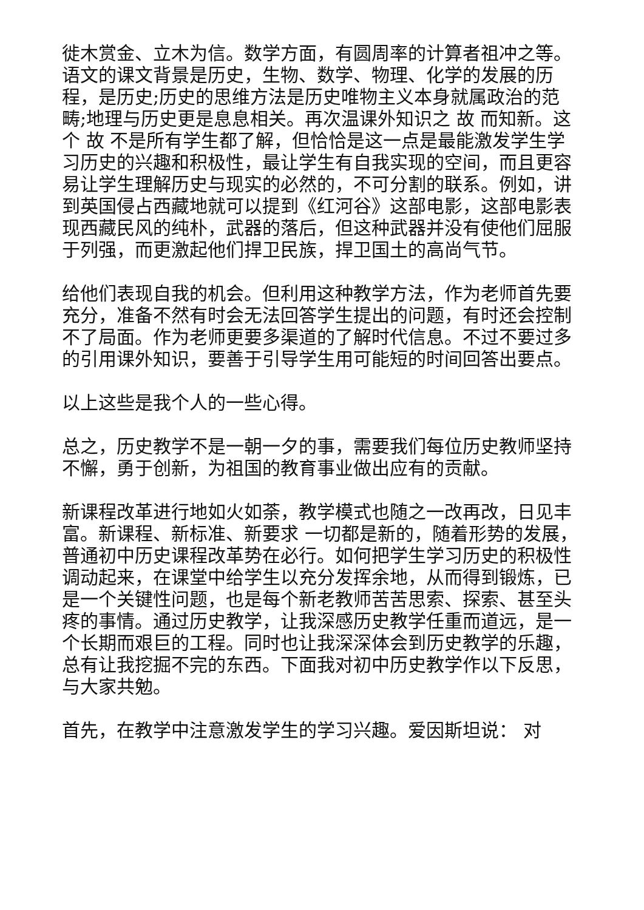徙木赏金、立木为信。数学方面，有圆周率的计算者祖冲之等。语文的课文背景是历史，生物、数学、物理、化学的发展的历程，是历史;历史的思维方法是历史唯物主义本身就属政治的范畴;地理与历史更是息息相关。再次温课外知识之 故 而知新。这个 故 不是所有学生都了解，但恰恰是这一点是最能激发学生学习历史的兴趣和积极性，最让学生有自我实现的空间，而且更容易让学生理解历史与现实的必然的，不可分割的联系。例如，讲到英国侵占西藏地就可以提到《红河谷》这部电影，这部电影表现西藏民风的纯朴，武器的落后，但这种武器并没有使他们屈服于列强，而更激起他们捍卫民族，捍卫国土的高尚气节。
给他们表现自我的机会。但利用这种教学方法，作为老师首先要充分，准备不然有时会无法回答学生提出的问题，有时还会控制不了局面。作为老师更要多渠道的了解时代信息。不过不要过多的引用课外知识，要善于引导学生用可能短的时间回答出要点。
以上这些是我个人的一些心得。
总之，历史教学不是一朝一夕的事，需要我们每位历史教师坚持不懈，勇于创新，为祖国的教育事业做出应有的贡献。
新课程改革进行地如火如荼，教学模式也随之一改再改，日见丰富。新课程、新标准、新要求 一切都是新的，随着形势的发展，普通初中历史课程改革势在必行。如何把学生学习历史的积极性调动起来，在课堂中给学生以充分发挥余地，从而得到锻炼，已是一个关键性问题，也是每个新老教师苦苦思索、探索、甚至头疼的事情。通过历史教学，让我深感历史教学任重而道远，是一个长期而艰巨的工程。同时也让我深深体会到历史教学的乐趣，总有让我挖掘不完的东西。下面我对初中历史教学作以下反思，与大家共勉。
首先，在教学中注意激发学生的学习兴趣。爱因斯坦说： 对